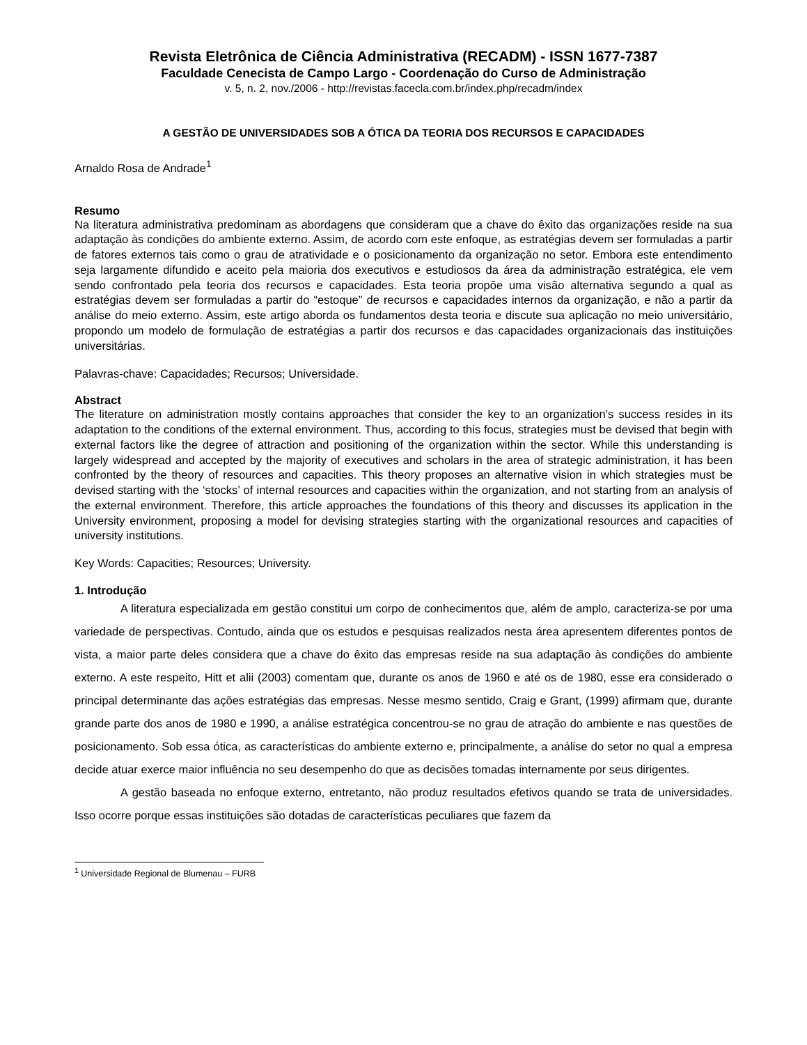Revista Eletrônica de Ciência Administrativa (RECADM) - ISSN 1677-7387
Faculdade Cenecista de Campo Largo - Coordenação do Curso de Administração
v. 5, n. 2, nov./2006 - http://revistas.facecla.com.br/index.php/recadm/index
A GESTÃO DE UNIVERSIDADES SOB A ÓTICA DA TEORIA DOS RECURSOS E CAPACIDADES
Arnaldo Rosa de Andrade<sup>1</sup>
Resumo
Na literatura administrativa predominam as abordagens que consideram que a chave do êxito das organizações reside na sua adaptação às condições do ambiente externo. Assim, de acordo com este enfoque, as estratégias devem ser formuladas a partir de fatores externos tais como o grau de atratividade e o posicionamento da organização no setor. Embora este entendimento seja largamente difundido e aceito pela maioria dos executivos e estudiosos da área da administração estratégica, ele vem sendo confrontado pela teoria dos recursos e capacidades. Esta teoria propõe uma visão alternativa segundo a qual as estratégias devem ser formuladas a partir do “estoque” de recursos e capacidades internos da organização, e não a partir da análise do meio externo. Assim, este artigo aborda os fundamentos desta teoria e discute sua aplicação no meio universitário, propondo um modelo de formulação de estratégias a partir dos recursos e das capacidades organizacionais das instituições universitárias.
Palavras-chave: Capacidades; Recursos; Universidade.
Abstract
The literature on administration mostly contains approaches that consider the key to an organization’s success resides in its adaptation to the conditions of the external environment. Thus, according to this focus, strategies must be devised that begin with external factors like the degree of attraction and positioning of the organization within the sector. While this understanding is largely widespread and accepted by the majority of executives and scholars in the area of strategic administration, it has been confronted by the theory of resources and capacities. This theory proposes an alternative vision in which strategies must be devised starting with the ‘stocks’ of internal resources and capacities within the organization, and not starting from an analysis of the external environment. Therefore, this article approaches the foundations of this theory and discusses its application in the University environment, proposing a model for devising strategies starting with the organizational resources and capacities of university institutions.
Key Words: Capacities; Resources; University.
1. Introdução
A literatura especializada em gestão constitui um corpo de conhecimentos que, além de amplo, caracteriza-se por uma variedade de perspectivas. Contudo, ainda que os estudos e pesquisas realizados nesta área apresentem diferentes pontos de vista, a maior parte deles considera que a chave do êxito das empresas reside na sua adaptação às condições do ambiente externo. A este respeito, Hitt et alii (2003) comentam que, durante os anos de 1960 e até os de 1980, esse era considerado o principal determinante das ações estratégias das empresas. Nesse mesmo sentido, Craig e Grant, (1999) afirmam que, durante grande parte dos anos de 1980 e 1990, a análise estratégica concentrou-se no grau de atração do ambiente e nas questões de posicionamento. Sob essa ótica, as características do ambiente externo e, principalmente, a análise do setor no qual a empresa decide atuar exerce maior influência no seu desempenho do que as decisões tomadas internamente por seus dirigentes.
A gestão baseada no enfoque externo, entretanto, não produz resultados efetivos quando se trata de universidades. Isso ocorre porque essas instituições são dotadas de características peculiares que fazem da
<sup>1</sup> Universidade Regional de Blumenau – FURB